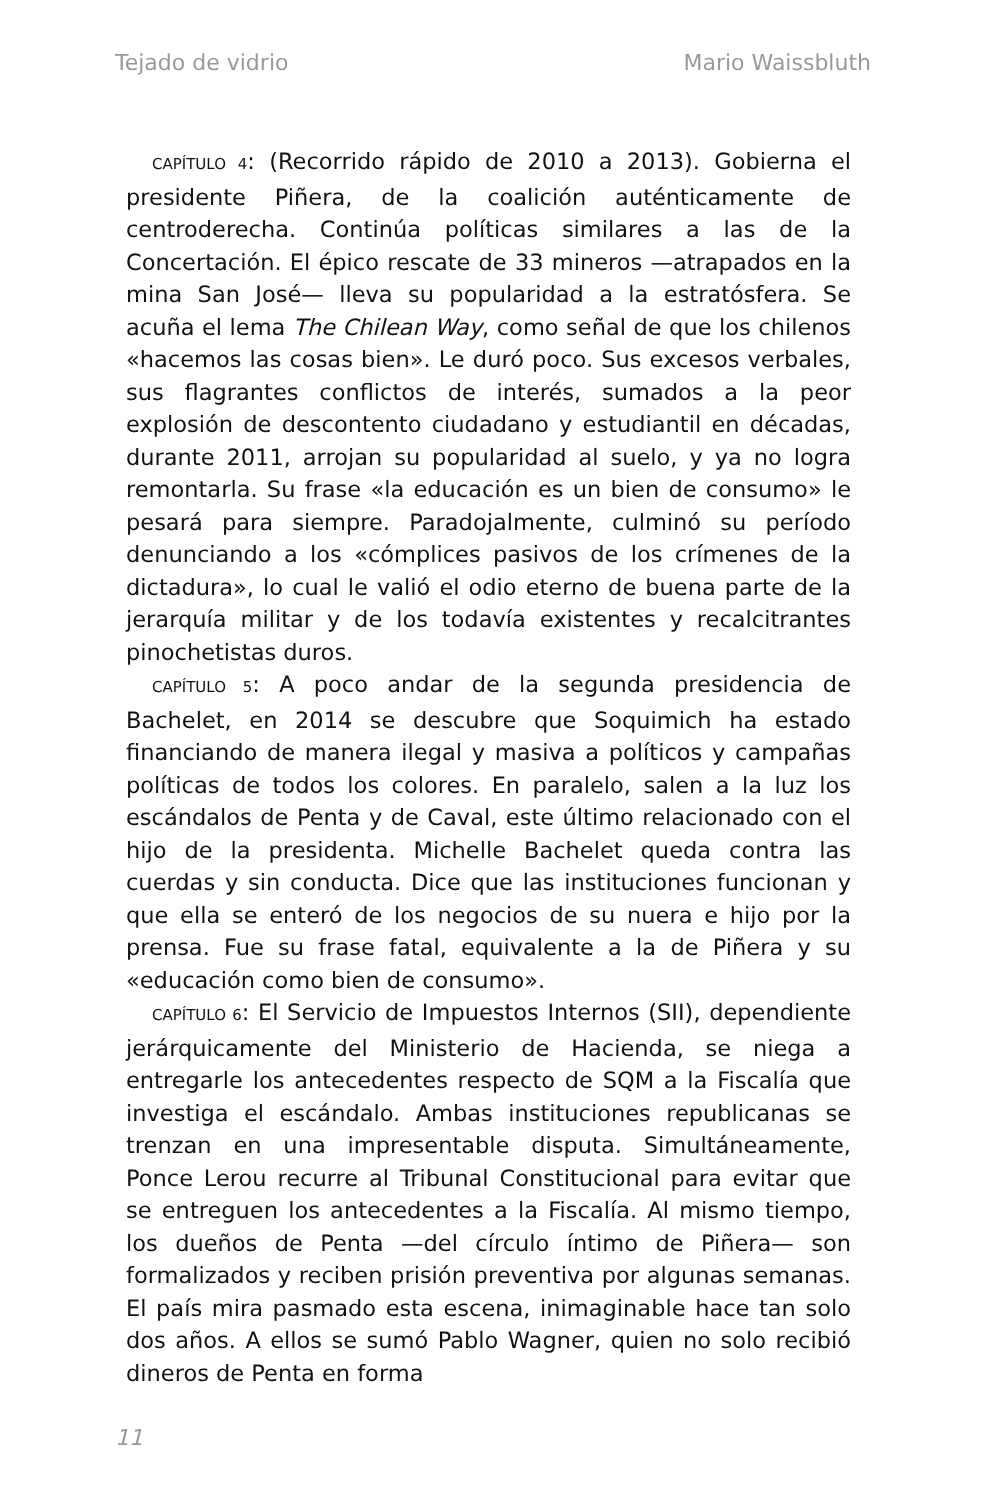Tejado de vidrio Mario Waissbluth
CAPÍTULO 4: (Recorrido rápido de 2010 a 2013). Gobierna el presidente Piñera, de la coalición auténticamente de centroderecha. Continúa políticas similares a las de la Concertación. El épico rescate de 33 mineros —atrapados en la mina San José— lleva su popularidad a la estratósfera. Se acuña el lema The Chilean Way, como señal de que los chilenos «hacemos las cosas bien». Le duró poco. Sus excesos verbales, sus flagrantes conflictos de interés, sumados a la peor explosión de descontento ciudadano y estudiantil en décadas, durante 2011, arrojan su popularidad al suelo, y ya no logra remontarla. Su frase «la educación es un bien de consumo» le pesará para siempre. Paradojalmente, culminó su período denunciando a los «cómplices pasivos de los crímenes de la dictadura», lo cual le valió el odio eterno de buena parte de la jerarquía militar y de los todavía existentes y recalcitrantes pinochetistas duros.
CAPÍTULO 5: A poco andar de la segunda presidencia de Bachelet, en 2014 se descubre que Soquimich ha estado financiando de manera ilegal y masiva a políticos y campañas políticas de todos los colores. En paralelo, salen a la luz los escándalos de Penta y de Caval, este último relacionado con el hijo de la presidenta. Michelle Bachelet queda contra las cuerdas y sin conducta. Dice que las instituciones funcionan y que ella se enteró de los negocios de su nuera e hijo por la prensa. Fue su frase fatal, equivalente a la de Piñera y su «educación como bien de consumo».
CAPÍTULO 6: El Servicio de Impuestos Internos (SII), dependiente jerárquicamente del Ministerio de Hacienda, se niega a entregarle los antecedentes respecto de SQM a la Fiscalía que investiga el escándalo. Ambas instituciones republicanas se trenzan en una impresentable disputa. Simultáneamente, Ponce Lerou recurre al Tribunal Constitucional para evitar que se entreguen los antecedentes a la Fiscalía. Al mismo tiempo, los dueños de Penta —del círculo íntimo de Piñera— son formalizados y reciben prisión preventiva por algunas semanas. El país mira pasmado esta escena, inimaginable hace tan solo dos años. A ellos se sumó Pablo Wagner, quien no solo recibió dineros de Penta en forma
11